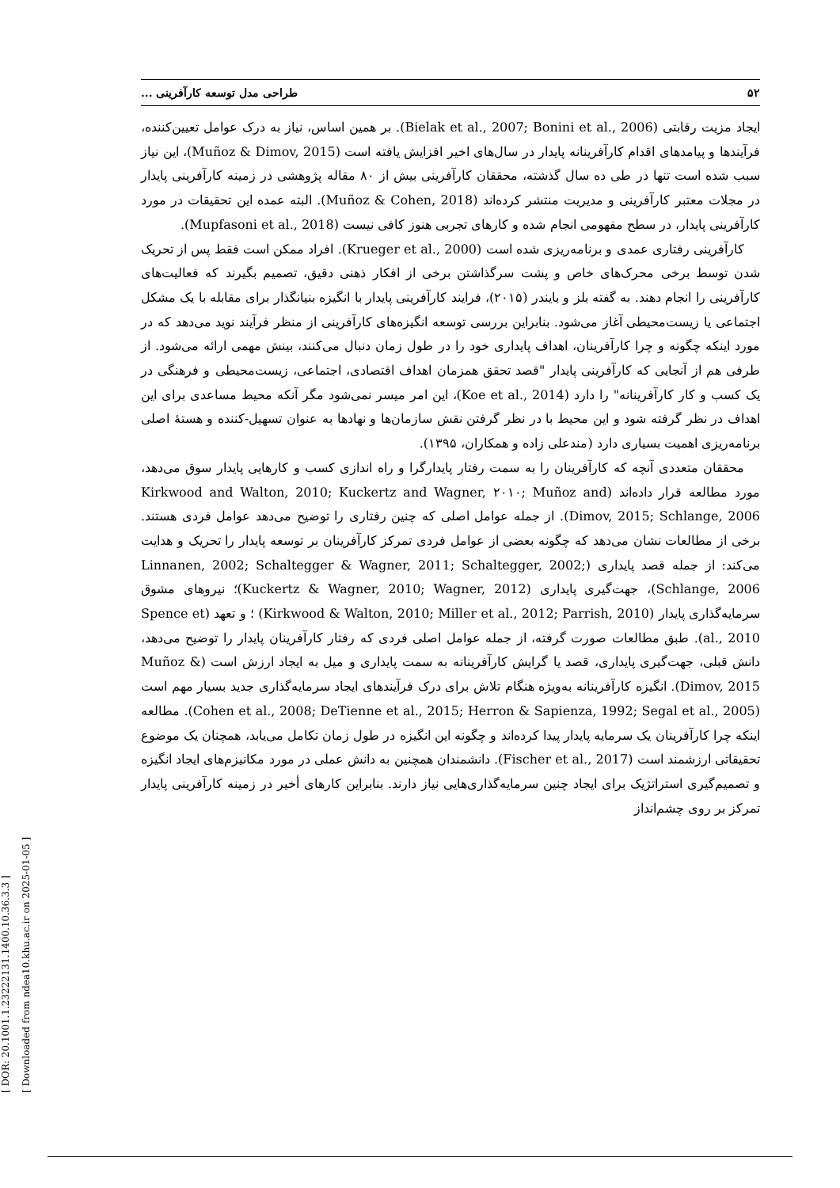[ DOR: 20.1001.1.23222131.1400.10.36.3.3 ] [ Downloaded from ndea10.khu.ac.ir on 2025-01-05 ]
۵۲ طراحی مدل توسعه کارآفرینی ...
ایجاد مزیت رقابتی (Bielak et al., 2007; Bonini et al., 2006). بر همین اساس، نیاز به درک عوامل تعیین‌کننده، فرآیندها و پیامدهای اقدام کارآفرینانه پایدار در سال‌های اخیر افزایش یافته است (Muñoz & Dimov, 2015)، این نیاز سبب شده است تنها در طی ده سال گذشته، محققان کارآفرینی بیش از ۸۰ مقاله پژوهشی در زمینه کارآفرینی پایدار در مجلات معتبر کارآفرینی و مدیریت منتشر کرده‌اند (Muñoz & Cohen, 2018). البته عمده این تحقیقات در مورد کارآفرینی پایدار، در سطح مفهومی انجام شده و کارهای تجربی هنوز کافی نیست (Mupfasoni et al., 2018).
کارآفرینی رفتاری عمدی و برنامه‌ریزی شده است (Krueger et al., 2000). افراد ممکن است فقط پس از تحریک شدن توسط برخی محرک‌های خاص و پشت سرگذاشتن برخی از افکار ذهنی دقیق، تصمیم بگیرند که فعالیت‌های کارآفرینی را انجام دهند. به گفته بلز و بایندر (۲۰۱۵)، فرایند کارآفرینی پایدار با انگیزه بنیانگذار برای مقابله با یک مشکل اجتماعی یا زیست‌محیطی آغاز می‌شود. بنابراین بررسی توسعه انگیزه‌های کارآفرینی از منظر فرآیند نوید می‌دهد که در مورد اینکه چگونه و چرا کارآفرینان، اهداف پایداری خود را در طول زمان دنبال می‌کنند، بینش مهمی ارائه می‌شود. از طرفی هم از آنجایی که کارآفرینی پایدار "قصد تحقق همزمان اهداف اقتصادی، اجتماعی، زیست‌محیطی و فرهنگی در یک کسب و کار کارآفرینانه" را دارد (Koe et al., 2014)، این امر میسر نمی‌شود مگر آنکه محیط مساعدی برای این اهداف در نظر گرفته شود و این محیط با در نظر گرفتن نقش سازمان‌ها و نهادها به عنوان تسهیل-کننده و هستهٔ اصلی برنامه‌ریزی اهمیت بسیاری دارد (مندعلی زاده و همکاران، ۱۳۹۵).
محققان متعددی آنچه که کارآفرینان را به سمت رفتار پایدارگرا و راه اندازی کسب و کارهایی پایدار سوق می‌دهد، مورد مطالعه قرار داده‌اند (Kirkwood and Walton, 2010; Kuckertz and Wagner, ۲۰۱۰; Muñoz and Dimov, 2015; Schlange, 2006). از جمله عوامل اصلی که چنین رفتاری را توضیح می‌دهد عوامل فردی هستند. برخی از مطالعات نشان می‌دهد که چگونه بعضی از عوامل فردی تمرکز کارآفرینان بر توسعه پایدار را تحریک و هدایت می‌کند: از جمله قصد پایداری (Linnanen, 2002; Schaltegger & Wagner, 2011; Schaltegger, 2002; Schlange, 2006)، جهت‌گیری پایداری (Kuckertz & Wagner, 2010; Wagner, 2012)؛ نیروهای مشوق سرمایه‌گذاری پایدار (Kirkwood & Walton, 2010; Miller et al., 2012; Parrish, 2010) ؛ و تعهد (Spence et al., 2010). طبق مطالعات صورت گرفته، از جمله عوامل اصلی فردی که رفتار کارآفرینان پایدار را توضیح می‌دهد، دانش قبلی، جهت‌گیری پایداری، قصد یا گرایش کارآفرینانه به سمت پایداری و میل به ایجاد ارزش است (Muñoz & Dimov, 2015). انگیزه کارآفرینانه به‌ویژه هنگام تلاش برای درک فرآیندهای ایجاد سرمایه‌گذاری جدید بسیار مهم است (Cohen et al., 2008; DeTienne et al., 2015; Herron & Sapienza, 1992; Segal et al., 2005). مطالعه اینکه چرا کارآفرینان یک سرمایه پایدار پیدا کرده‌اند و چگونه این انگیزه در طول زمان تکامل می‌یابد، همچنان یک موضوع تحقیقاتی ارزشمند است (Fischer et al., 2017). دانشمندان همچنین به دانش عملی در مورد مکانیزم‌های ایجاد انگیزه و تصمیم‌گیری استراتژیک برای ایجاد چنین سرمایه‌گذاری‌هایی نیاز دارند. بنابراین کارهای أخیر در زمینه کارآفرینی پایدار تمرکز بر روی چشم‌انداز